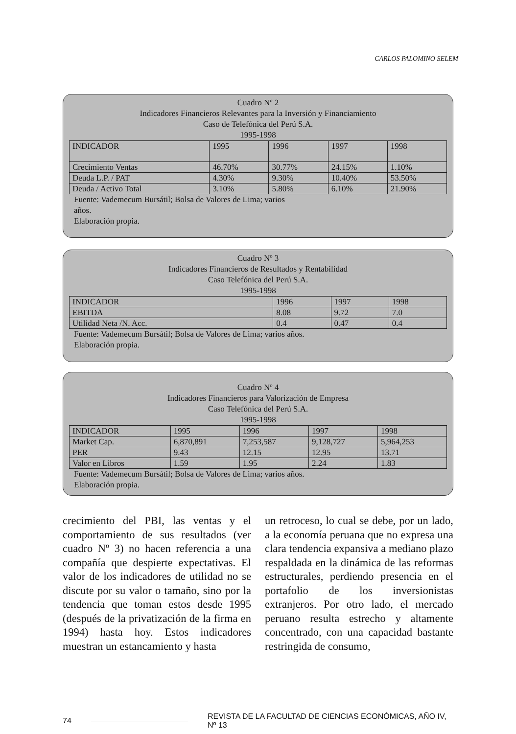CARLOS PALOMINO SELEM
Cuadro Nº 2
Indicadores Financieros Relevantes para la Inversión y Financiamiento
Caso de Telefónica del Perú S.A.
1995-1998
| INDICADOR | 1995 | 1996 | 1997 | 1998 |
| Crecimiento Ventas | 46.70% | 30.77% | 24.15% | 1.10% |
| Deuda L.P. / PAT | 4.30% | 9.30% | 10.40% | 53.50% |
| Deuda / Activo Total | 3.10% | 5.80% | 6.10% | 21.90% |
Fuente: Vademecum Bursátil; Bolsa de Valores de Lima; varios
años.
Elaboración propia.
Cuadro Nº 3
Indicadores Financieros de Resultados y Rentabilidad
Caso Telefónica del Perú S.A.
1995-1998
| INDICADOR | 1996 | 1997 | 1998 |
| EBITDA | 8.08 | 9.72 | 7.0 |
| Utilidad Neta /N. Acc. | 0.4 | 0.47 | 0.4 |
Fuente: Vademecum Bursátil; Bolsa de Valores de Lima; varios años.
Elaboración propia.
Cuadro Nº 4
Indicadores Financieros para Valorización de Empresa
Caso Telefónica del Perú S.A.
1995-1998
| INDICADOR | 1995 | 1996 | 1997 | 1998 |
| Market Cap. | 6,870,891 | 7,253,587 | 9,128,727 | 5,964,253 |
| PER | 9.43 | 12.15 | 12.95 | 13.71 |
| Valor en Libros | 1.59 | 1.95 | 2.24 | 1.83 |
Fuente: Vademecum Bursátil; Bolsa de Valores de Lima; varios años.
Elaboración propia.
crecimiento del PBI, las ventas y el comportamiento de sus resultados (ver cuadro Nº 3) no hacen referencia a una compañía que despierte expectativas. El valor de los indicadores de utilidad no se discute por su valor o tamaño, sino por la tendencia que toman estos desde 1995 (después de la privatización de la firma en 1994) hasta hoy. Estos indicadores muestran un estancamiento y hasta
un retroceso, lo cual se debe, por un lado, a la economía peruana que no expresa una clara tendencia expansiva a mediano plazo respaldada en la dinámica de las reformas estructurales, perdiendo presencia en el portafolio de los inversionistas extranjeros. Por otro lado, el mercado peruano resulta estrecho y altamente concentrado, con una capacidad bastante restringida de consumo,
74 REVISTA DE LA FACULTAD DE CIENCIAS ECONÓMICAS, AÑO IV, Nº 13